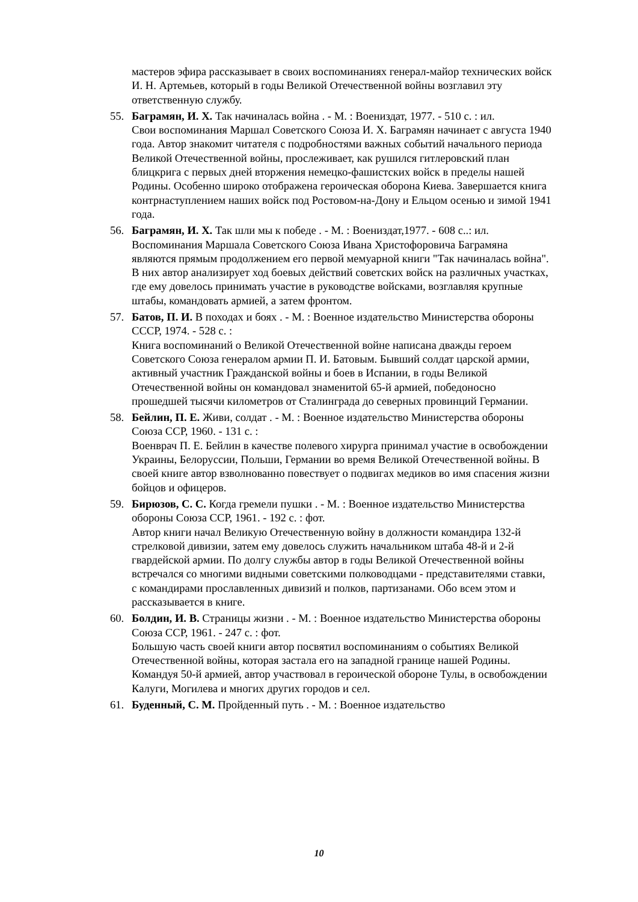мастеров эфира рассказывает в своих воспоминаниях генерал-майор технических войск И. Н. Артемьев, который в годы Великой Отечественной войны возглавил эту ответственную службу.
55. Баграмян, И. Х. Так начиналась война . - М. : Воениздат, 1977. - 510 с. : ил.
Свои воспоминания Маршал Советского Союза И. Х. Баграмян начинает с августа 1940 года. Автор знакомит читателя с подробностями важных событий начального периода Великой Отечественной войны, прослеживает, как рушился гитлеровский план блицкрига с первых дней вторжения немецко-фашистских войск в пределы нашей Родины. Особенно широко отображена героическая оборона Киева. Завершается книга контрнаступлением наших войск под Ростовом-на-Дону и Ельцом осенью и зимой 1941 года.
56. Баграмян, И. Х. Так шли мы к победе . - М. : Воениздат,1977. - 608 с..: ил.
Воспоминания Маршала Советского Союза Ивана Христофоровича Баграмяна являются прямым продолжением его первой мемуарной книги "Так начиналась война". В них автор анализирует ход боевых действий советских войск на различных участках, где ему довелось принимать участие в руководстве войсками, возглавляя крупные штабы, командовать армией, а затем фронтом.
57. Батов, П. И. В походах и боях . - М. : Военное издательство Министерства обороны СССР, 1974. - 528 с. :
Книга воспоминаний о Великой Отечественной войне написана дважды героем Советского Союза генералом армии П. И. Батовым. Бывший солдат царской армии, активный участник Гражданской войны и боев в Испании, в годы Великой Отечественной войны он командовал знаменитой 65-й армией, победоносно прошедшей тысячи километров от Сталинграда до северных провинций Германии.
58. Бейлин, П. Е. Живи, солдат . - М. : Военное издательство Министерства обороны Союза ССР, 1960. - 131 с. :
Военврач П. Е. Бейлин в качестве полевого хирурга принимал участие в освобождении Украины, Белоруссии, Польши, Германии во время Великой Отечественной войны. В своей книге автор взволнованно повествует о подвигах медиков во имя спасения жизни бойцов и офицеров.
59. Бирюзов, С. С. Когда гремели пушки . - М. : Военное издательство Министерства обороны Союза ССР, 1961. - 192 с. : фот.
Автор книги начал Великую Отечественную войну в должности командира 132-й стрелковой дивизии, затем ему довелось служить начальником штаба 48-й и 2-й гвардейской армии. По долгу службы автор в годы Великой Отечественной войны встречался со многими видными советскими полководцами - представителями ставки, с командирами прославленных дивизий и полков, партизанами. Обо всем этом и рассказывается в книге.
60. Болдин, И. В. Страницы жизни . - М. : Военное издательство Министерства обороны Союза ССР, 1961. - 247 с. : фот.
Большую часть своей книги автор посвятил воспоминаниям о событиях Великой Отечественной войны, которая застала его на западной границе нашей Родины. Командуя 50-й армией, автор участвовал в героической обороне Тулы, в освобождении Калуги, Могилева и многих других городов и сел.
61. Буденный, С. М. Пройденный путь . - М. : Военное издательство
10